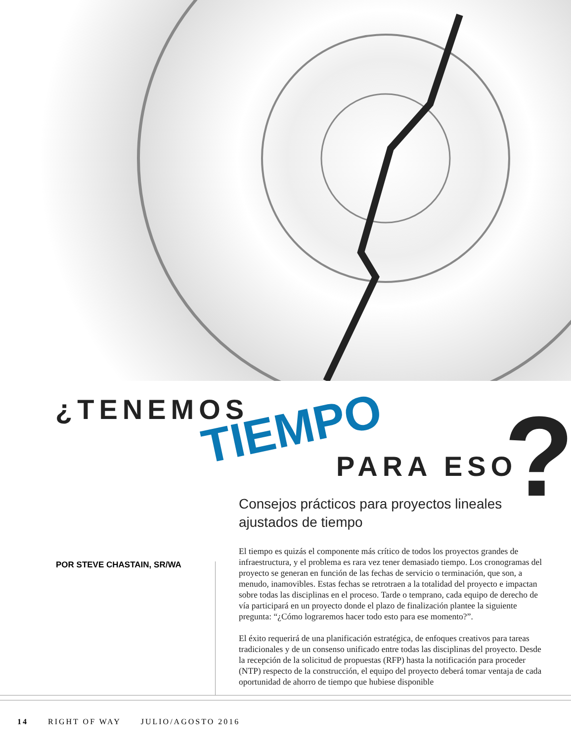¿TENEMOS
TIEMPO PARA ESO ?
Consejos prácticos para proyectos lineales ajustados de tiempo
POR STEVE CHASTAIN, SR/WA
El tiempo es quizás el componente más crítico de todos los proyectos grandes de infraestructura, y el problema es rara vez tener demasiado tiempo. Los cronogramas del proyecto se generan en función de las fechas de servicio o terminación, que son, a menudo, inamovibles. Estas fechas se retrotraen a la totalidad del proyecto e impactan sobre todas las disciplinas en el proceso. Tarde o temprano, cada equipo de derecho de vía participará en un proyecto donde el plazo de finalización plantee la siguiente pregunta: “¿Cómo lograremos hacer todo esto para ese momento?”.
El éxito requerirá de una planificación estratégica, de enfoques creativos para tareas tradicionales y de un consenso unificado entre todas las disciplinas del proyecto. Desde la recepción de la solicitud de propuestas (RFP) hasta la notificación para proceder (NTP) respecto de la construcción, el equipo del proyecto deberá tomar ventaja de cada oportunidad de ahorro de tiempo que hubiese disponible
14 RIGHT OF WAY JULIO/AGOSTO 2016